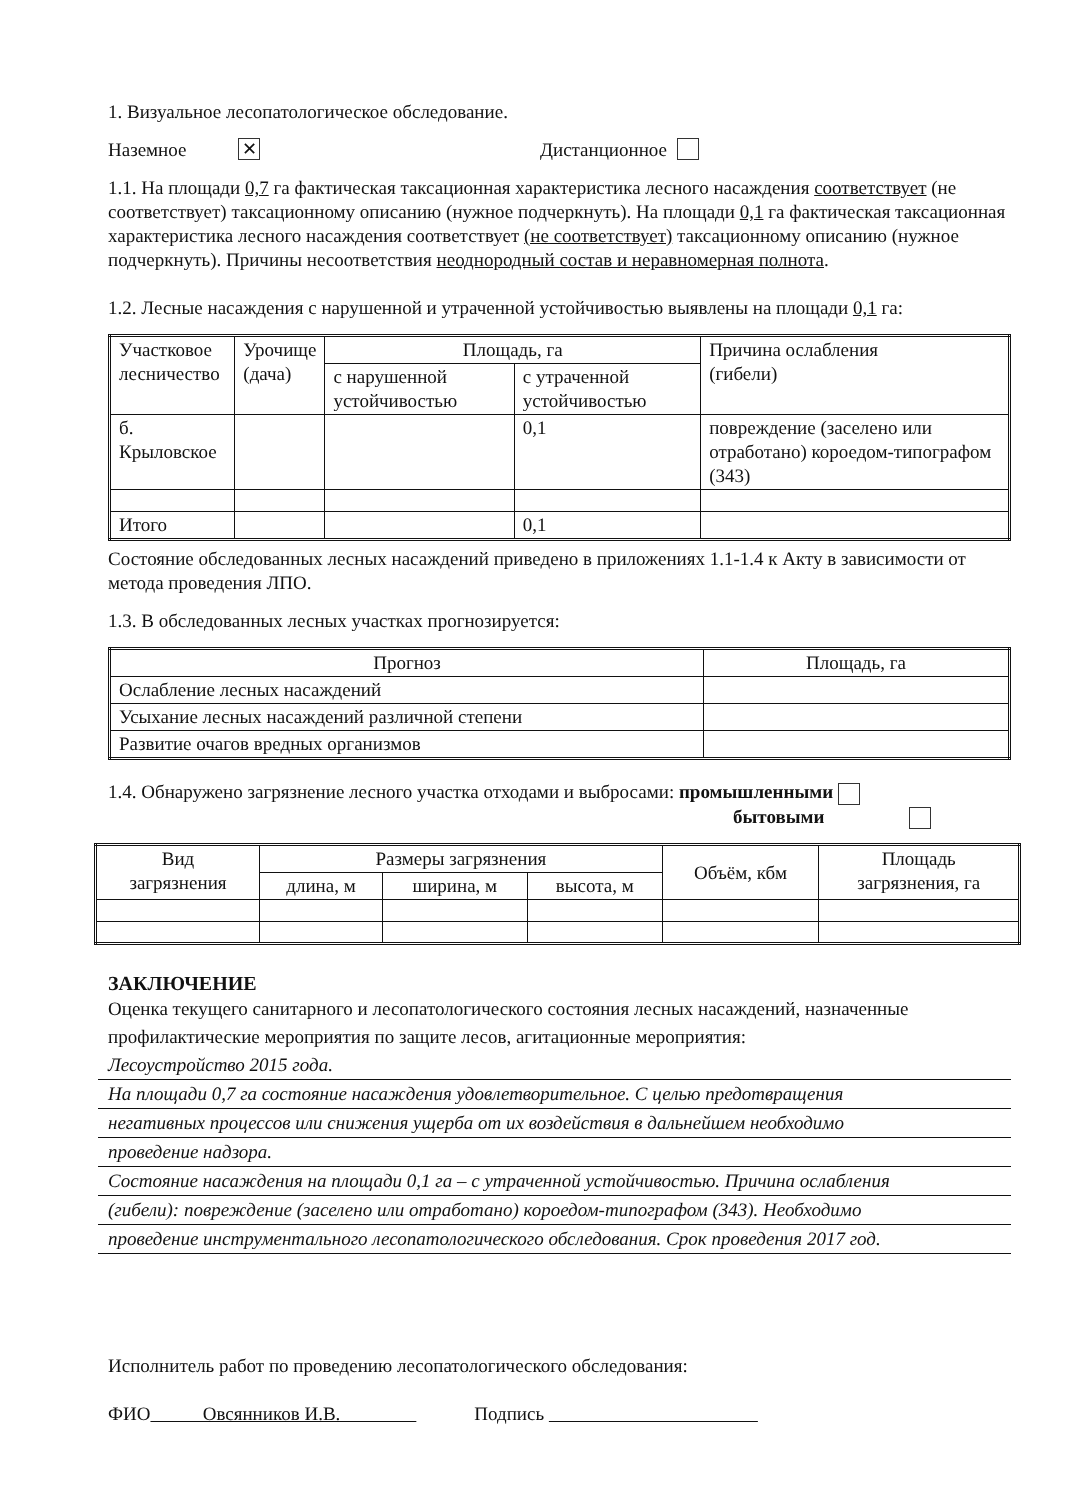1. Визуальное лесопатологическое обследование.
Наземное ✕ Дистанционное
1.1. На площади 0,7 га фактическая таксационная характеристика лесного насаждения соответствует (не соответствует) таксационному описанию (нужное подчеркнуть). На площади 0,1 га фактическая таксационная характеристика лесного насаждения соответствует (не соответствует) таксационному описанию (нужное подчеркнуть). Причины несоответствия неоднородный состав и неравномерная полнота.
1.2. Лесные насаждения с нарушенной и утраченной устойчивостью выявлены на площади 0,1 га:
| Участковое лесничество | Урочище (дача) | Площадь, га | | Причина ослабления (гибели) |
| --- | --- | --- | --- | --- |
| | | с нарушенной устойчивостью | с утраченной устойчивостью | |
| б. Крыловское | | | 0,1 | повреждение (заселено или отработано) короедом-типографом (343) |
| Итого | | | 0,1 | |
Состояние обследованных лесных насаждений приведено в приложениях 1.1-1.4 к Акту в зависимости от метода проведения ЛПО.
1.3. В обследованных лесных участках прогнозируется:
| Прогноз | Площадь, га |
| --- | --- |
| Ослабление лесных насаждений | |
| Усыхание лесных насаждений различной степени | |
| Развитие очагов вредных организмов | |
1.4. Обнаружено загрязнение лесного участка отходами и выбросами: промышленными
бытовыми
| Вид загрязнения | Размеры загрязнения | | | Объём, кбм | Площадь загрязнения, га |
| --- | --- | --- | --- | --- | --- |
| | длина, м | ширина, м | высота, м | | |
ЗАКЛЮЧЕНИЕ
Оценка текущего санитарного и лесопатологического состояния лесных насаждений, назначенные профилактические мероприятия по защите лесов, агитационные мероприятия:
Лесоустройство 2015 года.
На площади 0,7 га состояние насаждения удовлетворительное. С целью предотвращения
негативных процессов или снижения ущерба от их воздействия в дальнейшем необходимо
проведение надзора.
Состояние насаждения на площади 0,1 га – с утраченной устойчивостью. Причина ослабления
(гибели): повреждение (заселено или отработано) короедом-типографом (343). Необходимо
проведение инструментального лесопатологического обследования. Срок проведения 2017 год.
Исполнитель работ по проведению лесопатологического обследования:
ФИО Овсянников И.В. Подпись